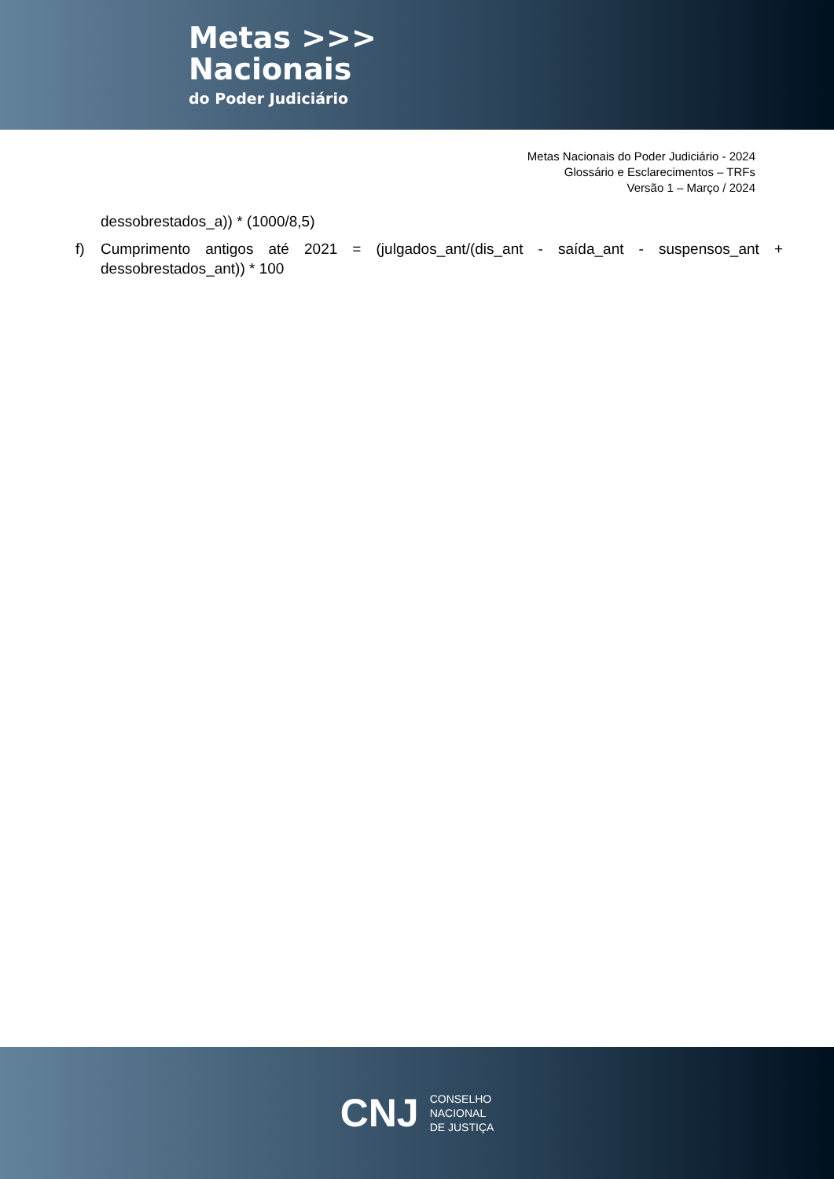Metas >>>
Nacionais
do Poder Judiciário
Metas Nacionais do Poder Judiciário - 2024
Glossário e Esclarecimentos – TRFs
Versão 1 – Março / 2024
dessobrestados_a)) * (1000/8,5)
f) Cumprimento antigos até 2021 = (julgados_ant/(dis_ant - saída_ant - suspensos_ant + dessobrestados_ant)) * 100
CNJ
CONSELHO
NACIONAL
DE JUSTIÇA